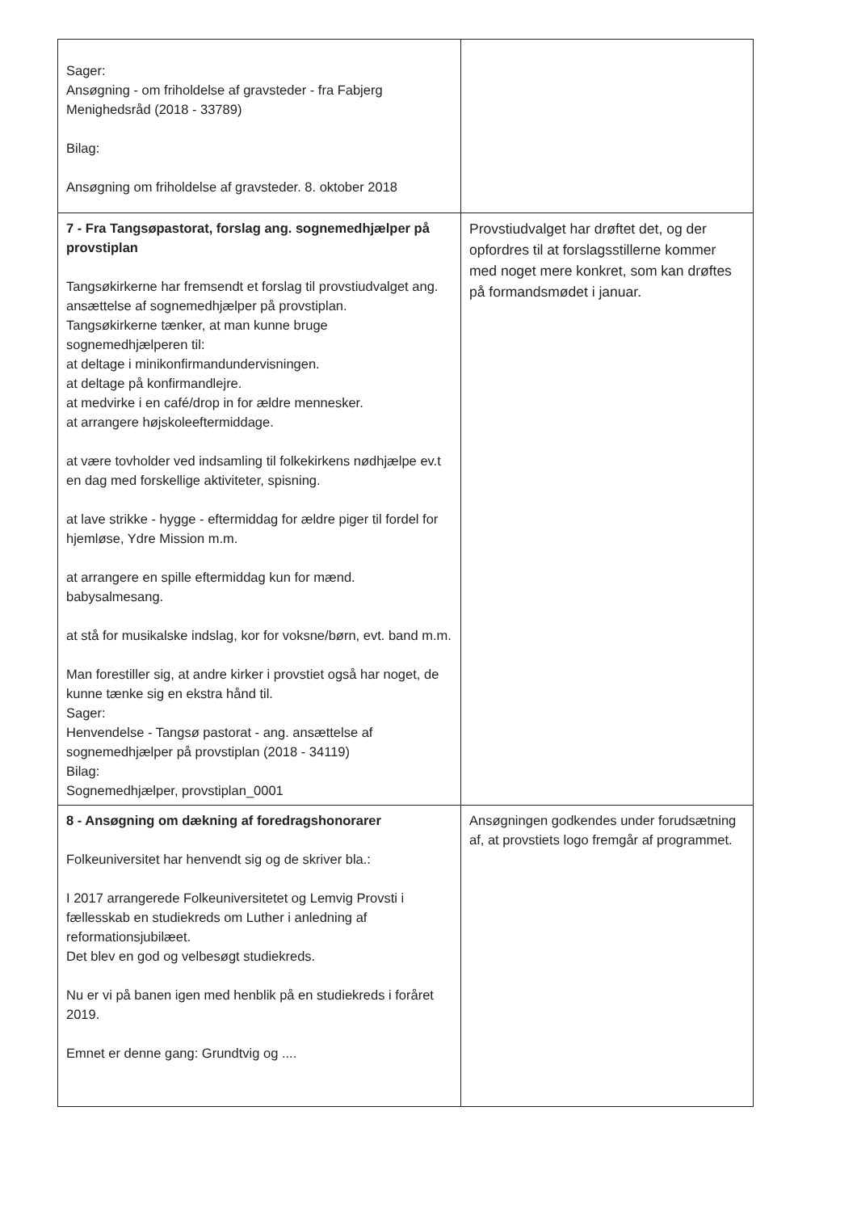| Sager: Ansøgning - om friholdelse af gravsteder - fra Fabjerg Menighedsråd (2018 - 33789) Bilag: Ansøgning om friholdelse af gravsteder. 8. oktober 2018 | |
| 7 - Fra Tangsøpastorat, forslag ang. sognemedhjælper på provstiplan Tangsøkirkerne har fremsendt et forslag til provstiudvalget ang. ansættelse af sognemedhjælper på provstiplan. Tangsøkirkerne tænker, at man kunne bruge sognemedhjælperen til: at deltage i minikonfirmandundervisningen. at deltage på konfirmandlejre. at medvirke i en café/drop in for ældre mennesker. at arrangere højskoleeftermiddage. at være tovholder ved indsamling til folkekirkens nødhjælpe ev.t en dag med forskellige aktiviteter, spisning. at lave strikke - hygge - eftermiddag for ældre piger til fordel for hjemløse, Ydre Mission m.m. at arrangere en spille eftermiddag kun for mænd. babysalmesang. at stå for musikalske indslag, kor for voksne/børn, evt. band m.m. Man forestiller sig, at andre kirker i provstiet også har noget, de kunne tænke sig en ekstra hånd til. Sager: Henvendelse - Tangsø pastorat - ang. ansættelse af sognemedhjælper på provstiplan (2018 - 34119) Bilag: Sognemedhjælper, provstiplan_0001 | Provstiudvalget har drøftet det, og der opfordres til at forslagsstillerne kommer med noget mere konkret, som kan drøftes på formandsmødet i januar. |
| 8 - Ansøgning om dækning af foredragshonorarer Folkeuniversitet har henvendt sig og de skriver bla.: I 2017 arrangerede Folkeuniversitetet og Lemvig Provsti i fællesskab en studiekreds om Luther i anledning af reformationsjubilæet. Det blev en god og velbesøgt studiekreds. Nu er vi på banen igen med henblik på en studiekreds i foråret 2019. Emnet er denne gang: Grundtvig og .... | Ansøgningen godkendes under forudsætning af, at provstiets logo fremgår af programmet. |